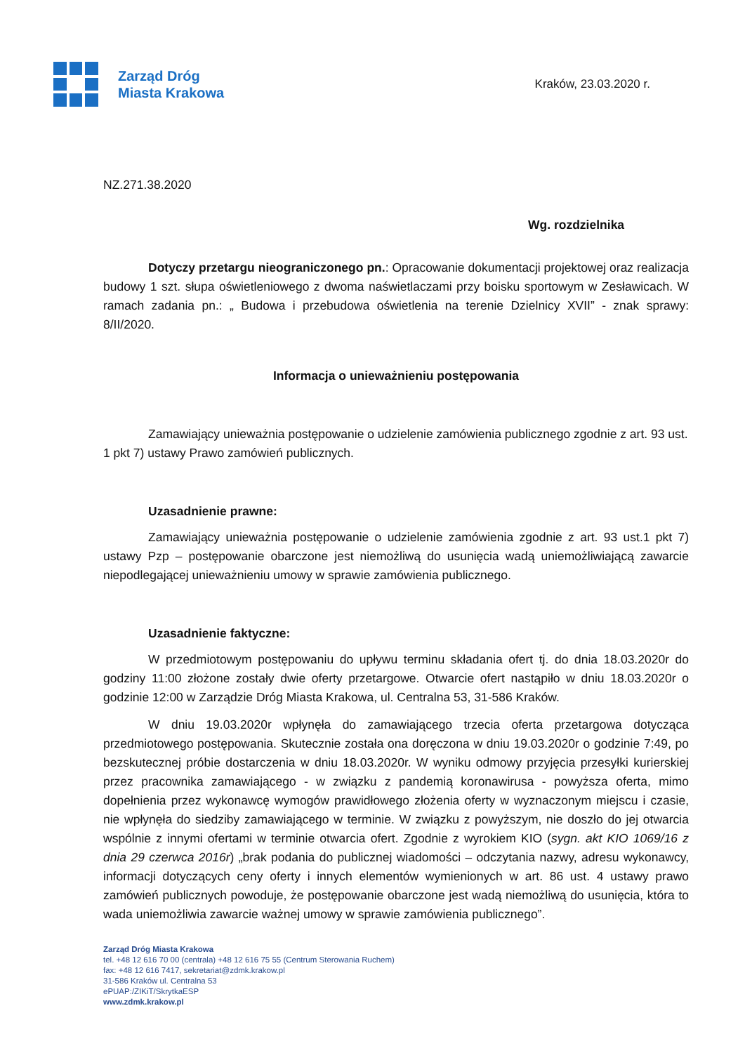Zarząd Dróg
Miasta Krakowa
Kraków, 23.03.2020 r.
NZ.271.38.2020
Wg. rozdzielnika
Dotyczy przetargu nieograniczonego pn.: Opracowanie dokumentacji projektowej oraz realizacja budowy 1 szt. słupa oświetleniowego z dwoma naświetlaczami przy boisku sportowym w Zesławicach. W ramach zadania pn.: „ Budowa i przebudowa oświetlenia na terenie Dzielnicy XVII” - znak sprawy: 8/II/2020.
Informacja o unieważnieniu postępowania
Zamawiający unieważnia postępowanie o udzielenie zamówienia publicznego zgodnie z art. 93 ust. 1 pkt 7) ustawy Prawo zamówień publicznych.
Uzasadnienie prawne:
Zamawiający unieważnia postępowanie o udzielenie zamówienia zgodnie z art. 93 ust.1 pkt 7) ustawy Pzp – postępowanie obarczone jest niemożliwą do usunięcia wadą uniemożliwiającą zawarcie niepodlegającej unieważnieniu umowy w sprawie zamówienia publicznego.
Uzasadnienie faktyczne:
W przedmiotowym postępowaniu do upływu terminu składania ofert tj. do dnia 18.03.2020r do godziny 11:00 złożone zostały dwie oferty przetargowe. Otwarcie ofert nastąpiło w dniu 18.03.2020r o godzinie 12:00 w Zarządzie Dróg Miasta Krakowa, ul. Centralna 53, 31-586 Kraków.
W dniu 19.03.2020r wpłynęła do zamawiającego trzecia oferta przetargowa dotycząca przedmiotowego postępowania. Skutecznie została ona doręczona w dniu 19.03.2020r o godzinie 7:49, po bezskutecznej próbie dostarczenia w dniu 18.03.2020r. W wyniku odmowy przyjęcia przesyłki kurierskiej przez pracownika zamawiającego - w związku z pandemią koronawirusa - powyższa oferta, mimo dopełnienia przez wykonawcę wymogów prawidłowego złożenia oferty w wyznaczonym miejscu i czasie, nie wpłynęła do siedziby zamawiającego w terminie. W związku z powyższym, nie doszło do jej otwarcia wspólnie z innymi ofertami w terminie otwarcia ofert. Zgodnie z wyrokiem KIO (sygn. akt KIO 1069/16 z dnia 29 czerwca 2016r) „brak podania do publicznej wiadomości – odczytania nazwy, adresu wykonawcy, informacji dotyczących ceny oferty i innych elementów wymienionych w art. 86 ust. 4 ustawy prawo zamówień publicznych powoduje, że postępowanie obarczone jest wadą niemożliwą do usunięcia, która to wada uniemożliwia zawarcie ważnej umowy w sprawie zamówienia publicznego”.
Zarząd Dróg Miasta Krakowa
tel. +48 12 616 70 00 (centrala) +48 12 616 75 55 (Centrum Sterowania Ruchem)
fax: +48 12 616 7417, sekretariat@zdmk.krakow.pl
31-586 Kraków ul. Centralna 53
ePUAP:/ZIKiT/SkrytkaESP
www.zdmk.krakow.pl